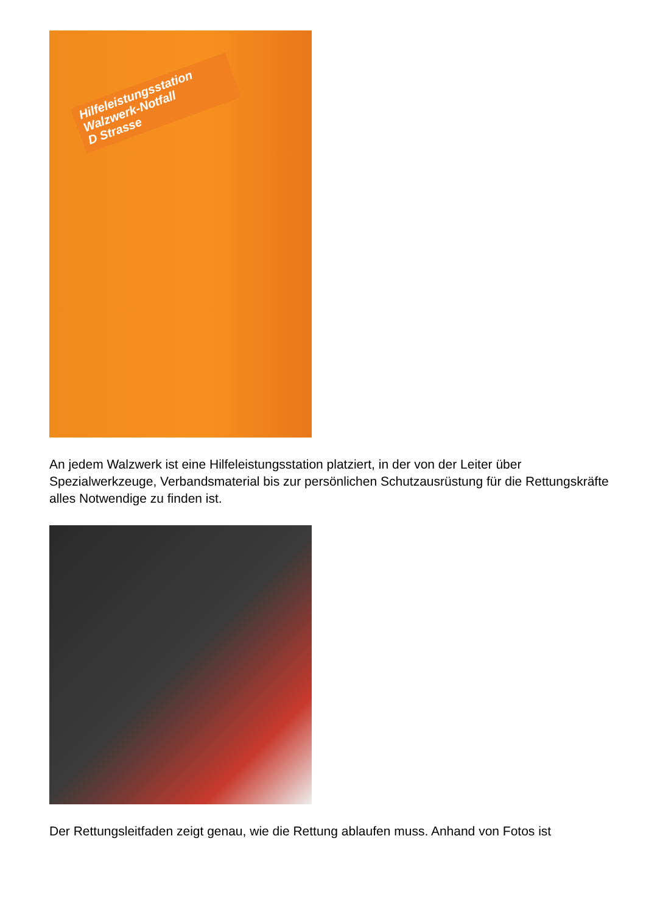Hilfeleistungsstation
Walzwerk-Notfall
D Strasse
An jedem Walzwerk ist eine Hilfeleistungsstation platziert, in der von der Leiter über Spezialwerkzeuge, Verbandsmaterial bis zur persönlichen Schutzausrüstung für die Rettungskräfte alles Notwendige zu finden ist.
Der Rettungsleitfaden zeigt genau, wie die Rettung ablaufen muss. Anhand von Fotos ist